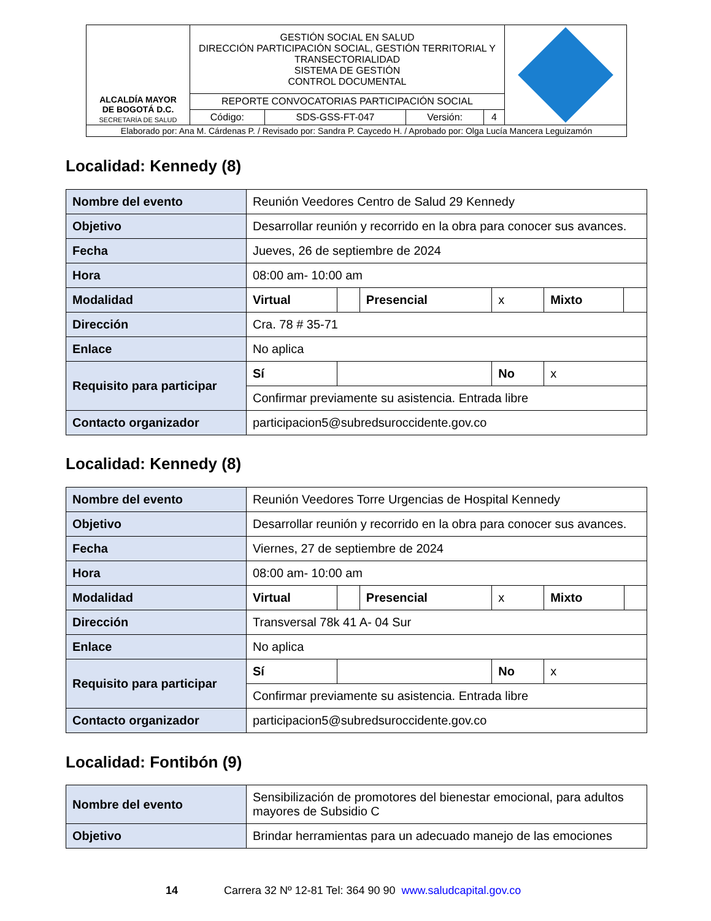| ALCALDÍA MAYOR DE BOGOTÁ D.C. SECRETARÍA DE SALUD | GESTIÓN SOCIAL EN SALUD DIRECCIÓN PARTICIPACIÓN SOCIAL, GESTIÓN TERRITORIAL Y TRANSECTORIALIDAD SISTEMA DE GESTIÓN CONTROL DOCUMENTAL | | | | |
| | REPORTE CONVOCATORIAS PARTICIPACIÓN SOCIAL | | | | |
| | Código: | SDS-GSS-FT-047 | Versión: | 4 | |
| Elaborado por: Ana M. Cárdenas P. / Revisado por: Sandra P. Caycedo H. / Aprobado por: Olga Lucía Mancera Leguizamón | | | | | |
Localidad: Kennedy (8)
| Nombre del evento | Reunión Veedores Centro de Salud 29 Kennedy | | | | | |
| Objetivo | Desarrollar reunión y recorrido en la obra para conocer sus avances. | | | | | |
| Fecha | Jueves, 26 de septiembre de 2024 | | | | | |
| Hora | 08:00 am- 10:00 am | | | | | |
| Modalidad | Virtual | | Presencial | x | Mixto | |
| Dirección | Cra. 78 # 35-71 | | | | | |
| Enlace | No aplica | | | | | |
| Requisito para participar | Sí | | | No | x | |
| | Confirmar previamente su asistencia. Entrada libre | | | | | |
| Contacto organizador | participacion5@subredsuroccidente.gov.co | | | | | |
Localidad: Kennedy (8)
| Nombre del evento | Reunión Veedores Torre Urgencias de Hospital Kennedy | | | | | |
| Objetivo | Desarrollar reunión y recorrido en la obra para conocer sus avances. | | | | | |
| Fecha | Viernes, 27 de septiembre de 2024 | | | | | |
| Hora | 08:00 am- 10:00 am | | | | | |
| Modalidad | Virtual | | Presencial | x | Mixto | |
| Dirección | Transversal 78k 41 A- 04 Sur | | | | | |
| Enlace | No aplica | | | | | |
| Requisito para participar | Sí | | | No | x | |
| | Confirmar previamente su asistencia. Entrada libre | | | | | |
| Contacto organizador | participacion5@subredsuroccidente.gov.co | | | | | |
Localidad: Fontibón (9)
| Nombre del evento | Sensibilización de promotores del bienestar emocional, para adultos mayores de Subsidio C |
| Objetivo | Brindar herramientas para un adecuado manejo de las emociones |
14 Carrera 32 Nº 12-81 Tel: 364 90 90 www.saludcapital.gov.co